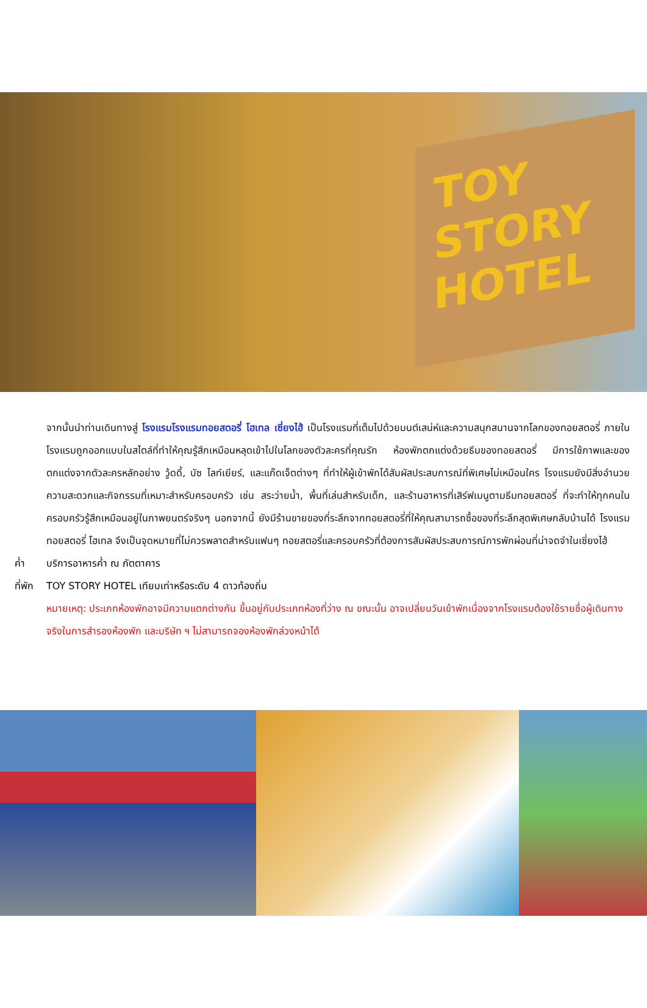TOY STORY HOTEL
จากนั้นนำท่านเดินทางสู่ โรงแรมโรงแรมทอยสตอรี่ โฮเทล เซี่ยงไฮ้ เป็นโรงแรมที่เต็มไปด้วยมนต์เสน่ห์และความสนุกสนานจากโลกของทอยสตอรี่ ภายในโรงแรมถูกออกแบบในสไตล์ที่ทำให้คุณรู้สึกเหมือนหลุดเข้าไปในโลกของตัวละครที่คุณรัก ห้องพักตกแต่งด้วยธีมของทอยสตอรี่ มีการใช้ภาพและของตกแต่งจากตัวละครหลักอย่าง วู้ดดี้, บัซ ไลท์เยียร์, และแก๊ดเจ็ตต่างๆ ที่ทำให้ผู้เข้าพักได้สัมผัสประสบการณ์ที่พิเศษไม่เหมือนใคร โรงแรมยังมีสิ่งอำนวยความสะดวกและกิจกรรมที่เหมาะสำหรับครอบครัว เช่น สระว่ายน้ำ, พื้นที่เล่นสำหรับเด็ก, และร้านอาหารที่เสิร์ฟเมนูตามธีมทอยสตอรี่ ที่จะทำให้ทุกคนในครอบครัวรู้สึกเหมือนอยู่ในภาพยนตร์จริงๆ นอกจากนี้ ยังมีร้านขายของที่ระลึกจากทอยสตอรี่ที่ให้คุณสามารถซื้อของที่ระลึกสุดพิเศษกลับบ้านได้ โรงแรมทอยสตอรี่ โฮเทล จึงเป็นจุดหมายที่ไม่ควรพลาดสำหรับแฟนๆ ทอยสตอรี่และครอบครัวที่ต้องการสัมผัสประสบการณ์การพักผ่อนที่น่าจดจำในเซี่ยงไฮ้
ค่ำ บริการอาหารค่ำ ณ ภัตตาคาร
ที่พัก TOY STORY HOTEL เทียบเท่าหรือระดับ 4 ดาวท้องถิ่น
หมายเหตุ: ประเภทห้องพักอาจมีความแตกต่างกัน ขึ้นอยู่กับประเภทห้องที่ว่าง ณ ขณะนั้น อาจเปลี่ยนวันเข้าพักเนื่องจากโรงแรมต้องใช้รายชื่อผู้เดินทางจริงในการสำรองห้องพัก และบริษัท ฯ ไม่สามารถจองห้องพักล่วงหน้าได้